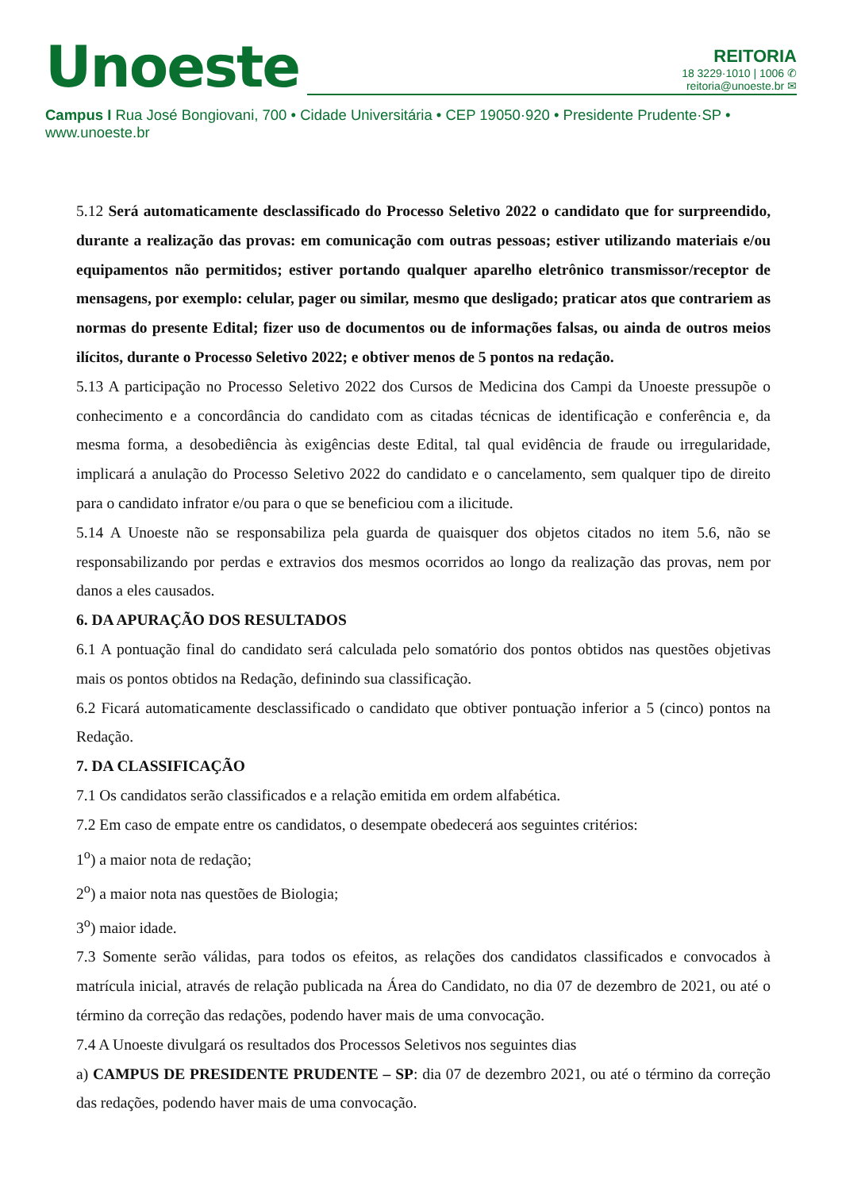Unoeste
REITORIA
18 3229·1010 | 1006 ✆
reitoria@unoeste.br ✉
Campus I Rua José Bongiovani, 700 • Cidade Universitária • CEP 19050·920 • Presidente Prudente·SP • www.unoeste.br
5.12 Será automaticamente desclassificado do Processo Seletivo 2022 o candidato que for surpreendido, durante a realização das provas: em comunicação com outras pessoas; estiver utilizando materiais e/ou equipamentos não permitidos; estiver portando qualquer aparelho eletrônico transmissor/receptor de mensagens, por exemplo: celular, pager ou similar, mesmo que desligado; praticar atos que contrariem as normas do presente Edital; fizer uso de documentos ou de informações falsas, ou ainda de outros meios ilícitos, durante o Processo Seletivo 2022; e obtiver menos de 5 pontos na redação.
5.13 A participação no Processo Seletivo 2022 dos Cursos de Medicina dos Campi da Unoeste pressupõe o conhecimento e a concordância do candidato com as citadas técnicas de identificação e conferência e, da mesma forma, a desobediência às exigências deste Edital, tal qual evidência de fraude ou irregularidade, implicará a anulação do Processo Seletivo 2022 do candidato e o cancelamento, sem qualquer tipo de direito para o candidato infrator e/ou para o que se beneficiou com a ilicitude.
5.14 A Unoeste não se responsabiliza pela guarda de quaisquer dos objetos citados no item 5.6, não se responsabilizando por perdas e extravios dos mesmos ocorridos ao longo da realização das provas, nem por danos a eles causados.
6. DA APURAÇÃO DOS RESULTADOS
6.1 A pontuação final do candidato será calculada pelo somatório dos pontos obtidos nas questões objetivas mais os pontos obtidos na Redação, definindo sua classificação.
6.2 Ficará automaticamente desclassificado o candidato que obtiver pontuação inferior a 5 (cinco) pontos na Redação.
7. DA CLASSIFICAÇÃO
7.1 Os candidatos serão classificados e a relação emitida em ordem alfabética.
7.2 Em caso de empate entre os candidatos, o desempate obedecerá aos seguintes critérios:
1<sup>o</sup>) a maior nota de redação;
2<sup>o</sup>) a maior nota nas questões de Biologia;
3<sup>o</sup>) maior idade.
7.3 Somente serão válidas, para todos os efeitos, as relações dos candidatos classificados e convocados à matrícula inicial, através de relação publicada na Área do Candidato, no dia 07 de dezembro de 2021, ou até o término da correção das redações, podendo haver mais de uma convocação.
7.4 A Unoeste divulgará os resultados dos Processos Seletivos nos seguintes dias
a) CAMPUS DE PRESIDENTE PRUDENTE – SP: dia 07 de dezembro 2021, ou até o término da correção das redações, podendo haver mais de uma convocação.